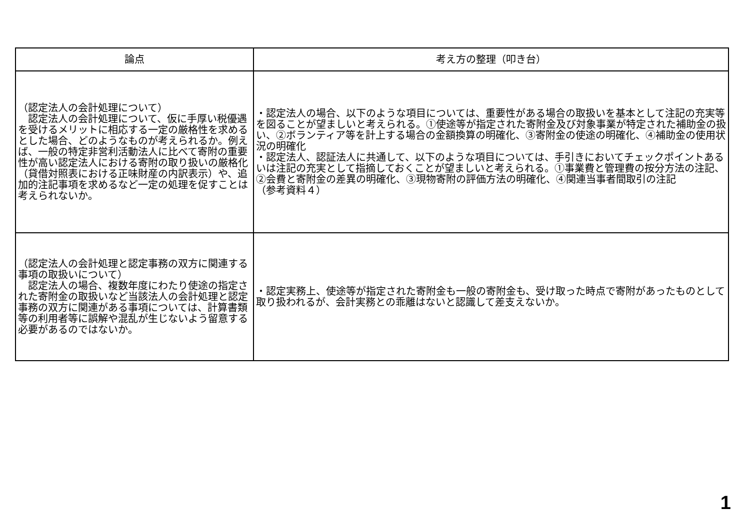| 論点 | 考え方の整理（叩き台） |
| --- | --- |
| （認定法人の会計処理について） 認定法人の会計処理について、仮に手厚い税優遇を受けるメリットに相応する一定の厳格性を求めるとした場合、どのようなものが考えられるか。例えば、一般の特定非営利活動法人に比べて寄附の重要性が高い認定法人における寄附の取り扱いの厳格化（貸借対照表における正味財産の内訳表示）や、追加的注記事項を求めるなど一定の処理を促すことは考えられないか。 | ・認定法人の場合、以下のような項目については、重要性がある場合の取扱いを基本として注記の充実等を図ることが望ましいと考えられる。①使途等が指定された寄附金及び対象事業が特定された補助金の扱い、②ボランティア等を計上する場合の金額換算の明確化、③寄附金の使途の明確化、④補助金の使用状況の明確化 ・認定法人、認証法人に共通して、以下のような項目については、手引きにおいてチェックポイントあるいは注記の充実として指摘しておくことが望ましいと考えられる。①事業費と管理費の按分方法の注記、②会費と寄附金の差異の明確化、③現物寄附の評価方法の明確化、④関連当事者間取引の注記 （参考資料４） |
| （認定法人の会計処理と認定事務の双方に関連する事項の取扱いについて） 認定法人の場合、複数年度にわたり使途の指定された寄附金の取扱いなど当該法人の会計処理と認定事務の双方に関連がある事項については、計算書類等の利用者等に誤解や混乱が生じないよう留意する必要があるのではないか。 | ・認定実務上、使途等が指定された寄附金も一般の寄附金も、受け取った時点で寄附があったものとして取り扱われるが、会計実務との乖離はないと認識して差支えないか。 |
1